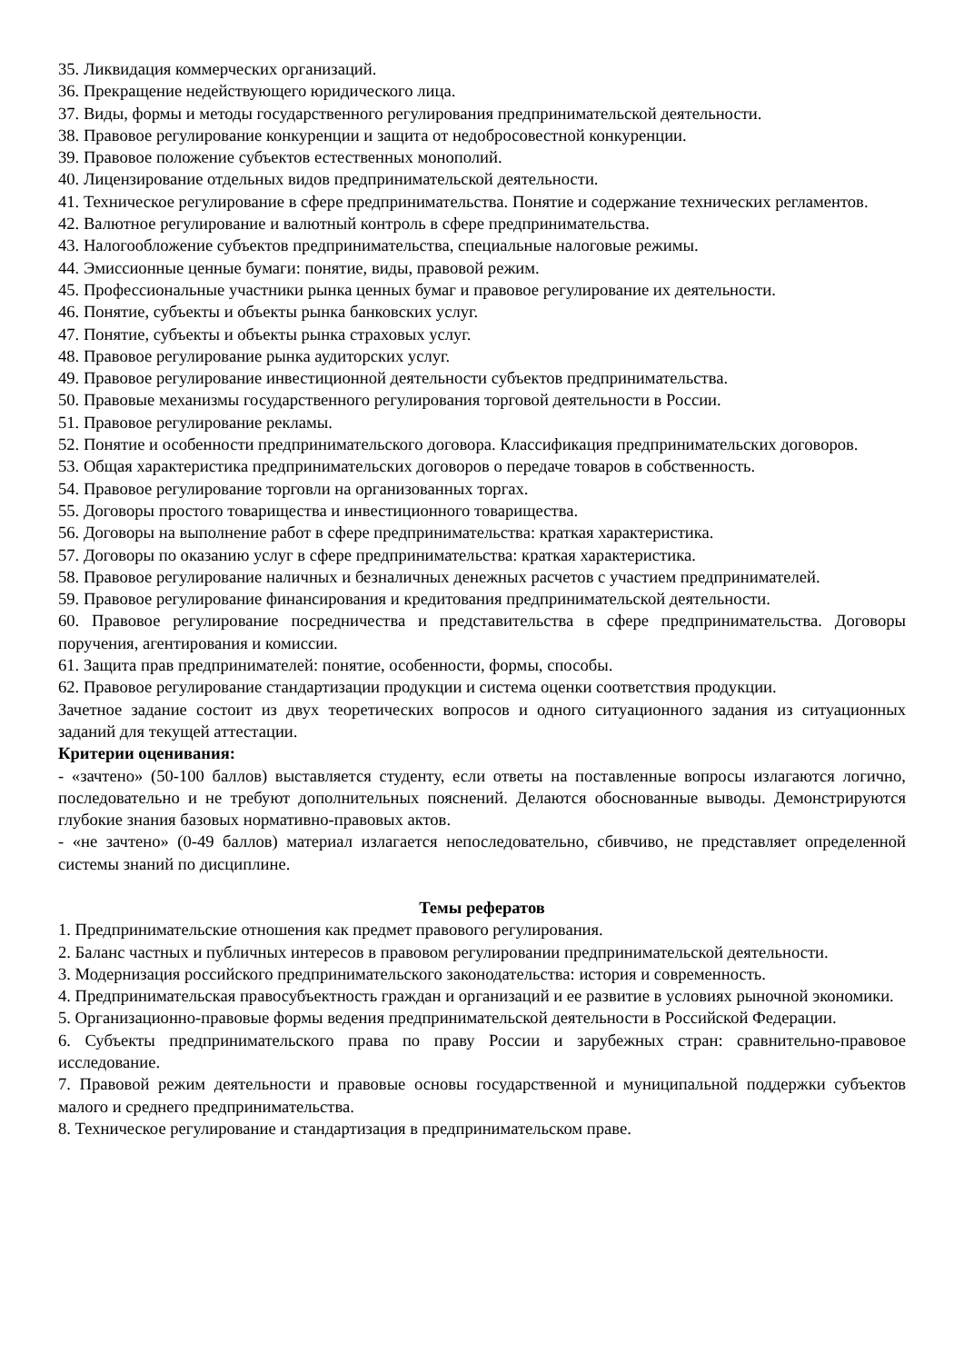35. Ликвидация коммерческих организаций.
36. Прекращение недействующего юридического лица.
37. Виды, формы и методы государственного регулирования предпринимательской деятельности.
38. Правовое регулирование конкуренции и защита от недобросовестной конкуренции.
39. Правовое положение субъектов естественных монополий.
40. Лицензирование отдельных видов предпринимательской деятельности.
41. Техническое регулирование в сфере предпринимательства. Понятие и содержание технических регламентов.
42. Валютное регулирование и валютный контроль в сфере предпринимательства.
43. Налогообложение субъектов предпринимательства, специальные налоговые режимы.
44. Эмиссионные ценные бумаги: понятие, виды, правовой режим.
45. Профессиональные участники рынка ценных бумаг и правовое регулирование их деятельности.
46. Понятие, субъекты и объекты рынка банковских услуг.
47. Понятие, субъекты и объекты рынка страховых услуг.
48. Правовое регулирование рынка аудиторских услуг.
49. Правовое регулирование инвестиционной деятельности субъектов предпринимательства.
50. Правовые механизмы государственного регулирования торговой деятельности в России.
51. Правовое регулирование рекламы.
52. Понятие и особенности предпринимательского договора. Классификация предпринимательских договоров.
53. Общая характеристика предпринимательских договоров о передаче товаров в собственность.
54. Правовое регулирование торговли на организованных торгах.
55. Договоры простого товарищества и инвестиционного товарищества.
56. Договоры на выполнение работ в сфере предпринимательства: краткая характеристика.
57. Договоры по оказанию услуг в сфере предпринимательства: краткая характеристика.
58. Правовое регулирование наличных и безналичных денежных расчетов с участием предпринимателей.
59. Правовое регулирование финансирования и кредитования предпринимательской деятельности.
60. Правовое регулирование посредничества и представительства в сфере предпринимательства. Договоры поручения, агентирования и комиссии.
61. Защита прав предпринимателей: понятие, особенности, формы, способы.
62. Правовое регулирование стандартизации продукции и система оценки соответствия продукции.
Зачетное задание состоит из двух теоретических вопросов и одного ситуационного задания из ситуационных заданий для текущей аттестации.
Критерии оценивания:
- «зачтено» (50-100 баллов) выставляется студенту, если ответы на поставленные вопросы излагаются логично, последовательно и не требуют дополнительных пояснений. Делаются обоснованные выводы. Демонстрируются глубокие знания базовых нормативно-правовых актов.
- «не зачтено» (0-49 баллов) материал излагается непоследовательно, сбивчиво, не представляет определенной системы знаний по дисциплине.
Темы рефератов
1. Предпринимательские отношения как предмет правового регулирования.
2. Баланс частных и публичных интересов в правовом регулировании предпринимательской деятельности.
3. Модернизация российского предпринимательского законодательства: история и современность.
4. Предпринимательская правосубъектность граждан и организаций и ее развитие в условиях рыночной экономики.
5. Организационно-правовые формы ведения предпринимательской деятельности в Российской Федерации.
6. Субъекты предпринимательского права по праву России и зарубежных стран: сравнительно-правовое исследование.
7. Правовой режим деятельности и правовые основы государственной и муниципальной поддержки субъектов малого и среднего предпринимательства.
8. Техническое регулирование и стандартизация в предпринимательском праве.